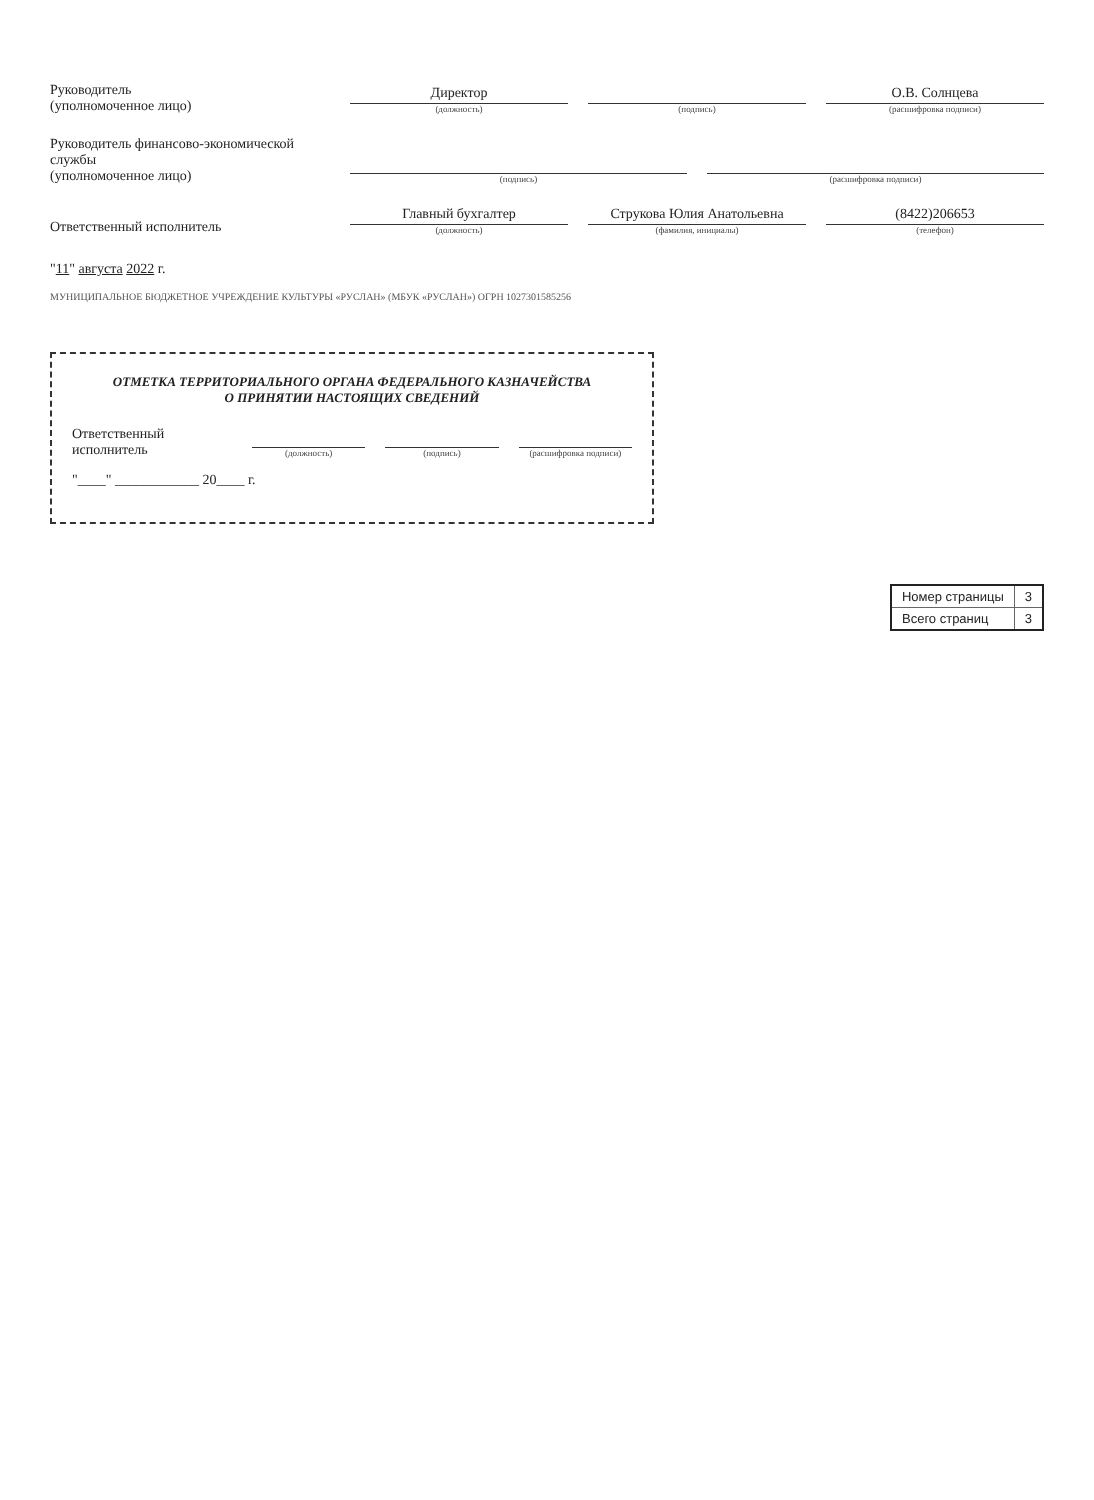Руководитель
(уполномоченное лицо)
Директор
(должность)
(подпись)
О.В. Солнцева
(расшифровка подписи)
Руководитель финансово-экономической службы
(уполномоченное лицо)
(подпись)
(расшифровка подписи)
Ответственный исполнитель
Главный бухгалтер
(должность)
Струкова Юлия Анатольевна
(фамилия, инициалы)
(8422)206653
(телефон)
"11" августа 2022 г.
МУНИЦИПАЛЬНОЕ БЮДЖЕТНОЕ УЧРЕЖДЕНИЕ КУЛЬТУРЫ «РУСЛАН» (МБУК «РУСЛАН») ОГРН 1027301585256
ОТМЕТКА ТЕРРИТОРИАЛЬНОГО ОРГАНА ФЕДЕРАЛЬНОГО КАЗНАЧЕЙСТВА
О ПРИНЯТИИ НАСТОЯЩИХ СВЕДЕНИЙ
Ответственный исполнитель
(должность)
(подпись)
(расшифровка подписи)
"____" ____________ 20____ г.
| Номер страницы | 3 |
| Всего страниц | 3 |